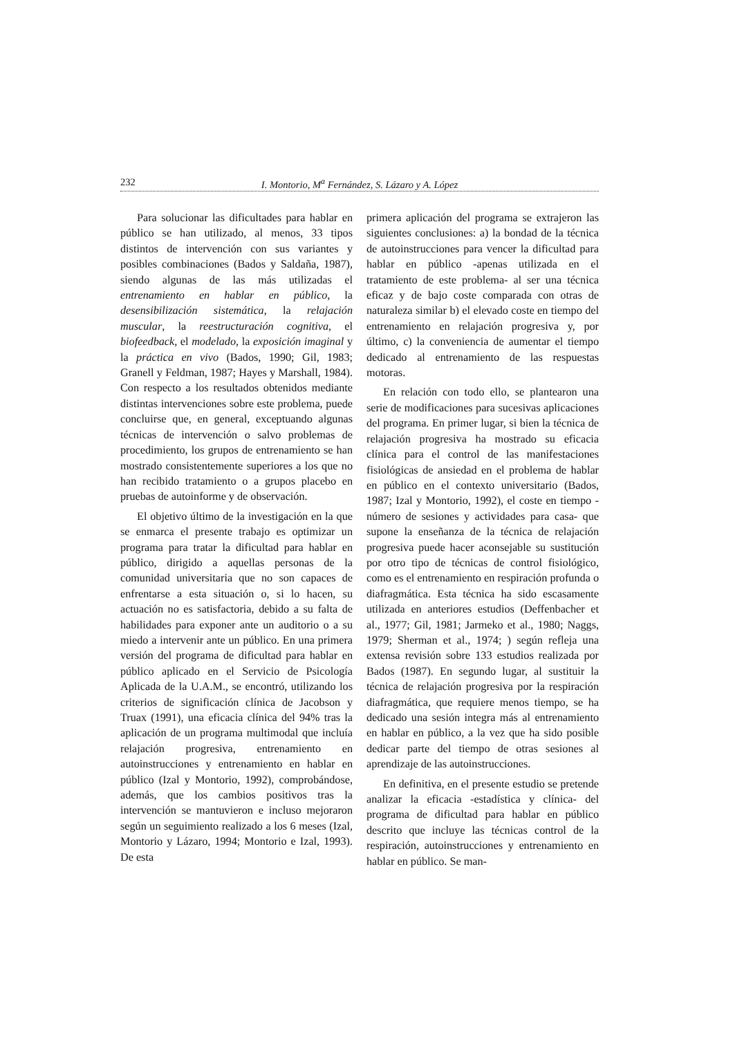232 I. Montorio, M<sup>a</sup> Fernández, S. Lázaro y A. López
Para solucionar las dificultades para hablar en público se han utilizado, al menos, 33 tipos distintos de intervención con sus variantes y posibles combinaciones (Bados y Saldaña, 1987), siendo algunas de las más utilizadas el entrenamiento en hablar en público, la desensibilización sistemática, la relajación muscular, la reestructuración cognitiva, el biofeedback, el modelado, la exposición imaginal y la práctica en vivo (Bados, 1990; Gil, 1983; Granell y Feldman, 1987; Hayes y Marshall, 1984). Con respecto a los resultados obtenidos mediante distintas intervenciones sobre este problema, puede concluirse que, en general, exceptuando algunas técnicas de intervención o salvo problemas de procedimiento, los grupos de entrenamiento se han mostrado consistentemente superiores a los que no han recibido tratamiento o a grupos placebo en pruebas de autoinforme y de observación.
El objetivo último de la investigación en la que se enmarca el presente trabajo es optimizar un programa para tratar la dificultad para hablar en público, dirigido a aquellas personas de la comunidad universitaria que no son capaces de enfrentarse a esta situación o, si lo hacen, su actuación no es satisfactoria, debido a su falta de habilidades para exponer ante un auditorio o a su miedo a intervenir ante un público. En una primera versión del programa de dificultad para hablar en público aplicado en el Servicio de Psicología Aplicada de la U.A.M., se encontró, utilizando los criterios de significación clínica de Jacobson y Truax (1991), una eficacia clínica del 94% tras la aplicación de un programa multimodal que incluía relajación progresiva, entrenamiento en autoinstrucciones y entrenamiento en hablar en público (Izal y Montorio, 1992), comprobándose, además, que los cambios positivos tras la intervención se mantuvieron e incluso mejoraron según un seguimiento realizado a los 6 meses (Izal, Montorio y Lázaro, 1994; Montorio e Izal, 1993). De esta
primera aplicación del programa se extrajeron las siguientes conclusiones: a) la bondad de la técnica de autoinstrucciones para vencer la dificultad para hablar en público -apenas utilizada en el tratamiento de este problema- al ser una técnica eficaz y de bajo coste comparada con otras de naturaleza similar b) el elevado coste en tiempo del entrenamiento en relajación progresiva y, por último, c) la conveniencia de aumentar el tiempo dedicado al entrenamiento de las respuestas motoras.
En relación con todo ello, se plantearon una serie de modificaciones para sucesivas aplicaciones del programa. En primer lugar, si bien la técnica de relajación progresiva ha mostrado su eficacia clínica para el control de las manifestaciones fisiológicas de ansiedad en el problema de hablar en público en el contexto universitario (Bados, 1987; Izal y Montorio, 1992), el coste en tiempo -número de sesiones y actividades para casa- que supone la enseñanza de la técnica de relajación progresiva puede hacer aconsejable su sustitución por otro tipo de técnicas de control fisiológico, como es el entrenamiento en respiración profunda o diafragmática. Esta técnica ha sido escasamente utilizada en anteriores estudios (Deffenbacher et al., 1977; Gil, 1981; Jarmeko et al., 1980; Naggs, 1979; Sherman et al., 1974; ) según refleja una extensa revisión sobre 133 estudios realizada por Bados (1987). En segundo lugar, al sustituir la técnica de relajación progresiva por la respiración diafragmática, que requiere menos tiempo, se ha dedicado una sesión integra más al entrenamiento en hablar en público, a la vez que ha sido posible dedicar parte del tiempo de otras sesiones al aprendizaje de las autoinstrucciones.
En definitiva, en el presente estudio se pretende analizar la eficacia -estadística y clínica- del programa de dificultad para hablar en público descrito que incluye las técnicas control de la respiración, autoinstrucciones y entrenamiento en hablar en público. Se man-